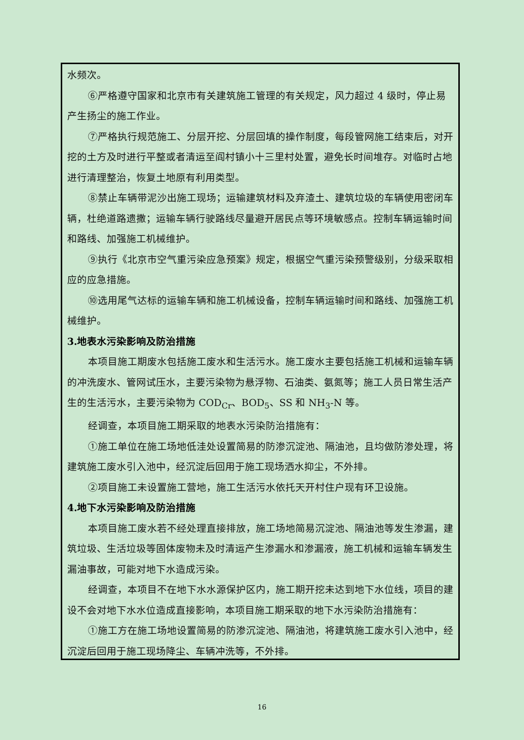水频次。
⑥严格遵守国家和北京市有关建筑施工管理的有关规定，风力超过 4 级时，停止易产生扬尘的施工作业。
⑦严格执行规范施工、分层开挖、分层回填的操作制度，每段管网施工结束后，对开挖的土方及时进行平整或者清运至阎村镇小十三里村处置，避免长时间堆存。对临时占地进行清理整治，恢复土地原有利用类型。
⑧禁止车辆带泥沙出施工现场；运输建筑材料及弃渣土、建筑垃圾的车辆使用密闭车辆，杜绝道路遗撒；运输车辆行驶路线尽量避开居民点等环境敏感点。控制车辆运输时间和路线、加强施工机械维护。
⑨执行《北京市空气重污染应急预案》规定，根据空气重污染预警级别，分级采取相应的应急措施。
⑩选用尾气达标的运输车辆和施工机械设备，控制车辆运输时间和路线、加强施工机械维护。
3.地表水污染影响及防治措施
本项目施工期废水包括施工废水和生活污水。施工废水主要包括施工机械和运输车辆的冲洗废水、管网试压水，主要污染物为悬浮物、石油类、氨氮等；施工人员日常生活产生的生活污水，主要污染物为 COD<sub>Cr</sub>、BOD<sub>5</sub>、SS 和 NH<sub>3</sub>-N 等。
经调查，本项目施工期采取的地表水污染防治措施有：
①施工单位在施工场地低洼处设置简易的防渗沉淀池、隔油池，且均做防渗处理，将建筑施工废水引入池中，经沉淀后回用于施工现场洒水抑尘，不外排。
②项目施工未设置施工营地，施工生活污水依托天开村住户现有环卫设施。
4.地下水污染影响及防治措施
本项目施工废水若不经处理直接排放，施工场地简易沉淀池、隔油池等发生渗漏，建筑垃圾、生活垃圾等固体废物未及时清运产生渗漏水和渗漏液，施工机械和运输车辆发生漏油事故，可能对地下水造成污染。
经调查，本项目不在地下水水源保护区内，施工期开挖未达到地下水位线，项目的建设不会对地下水水位造成直接影响，本项目施工期采取的地下水污染防治措施有：
①施工方在施工场地设置简易的防渗沉淀池、隔油池，将建筑施工废水引入池中，经沉淀后回用于施工现场降尘、车辆冲洗等，不外排。
16